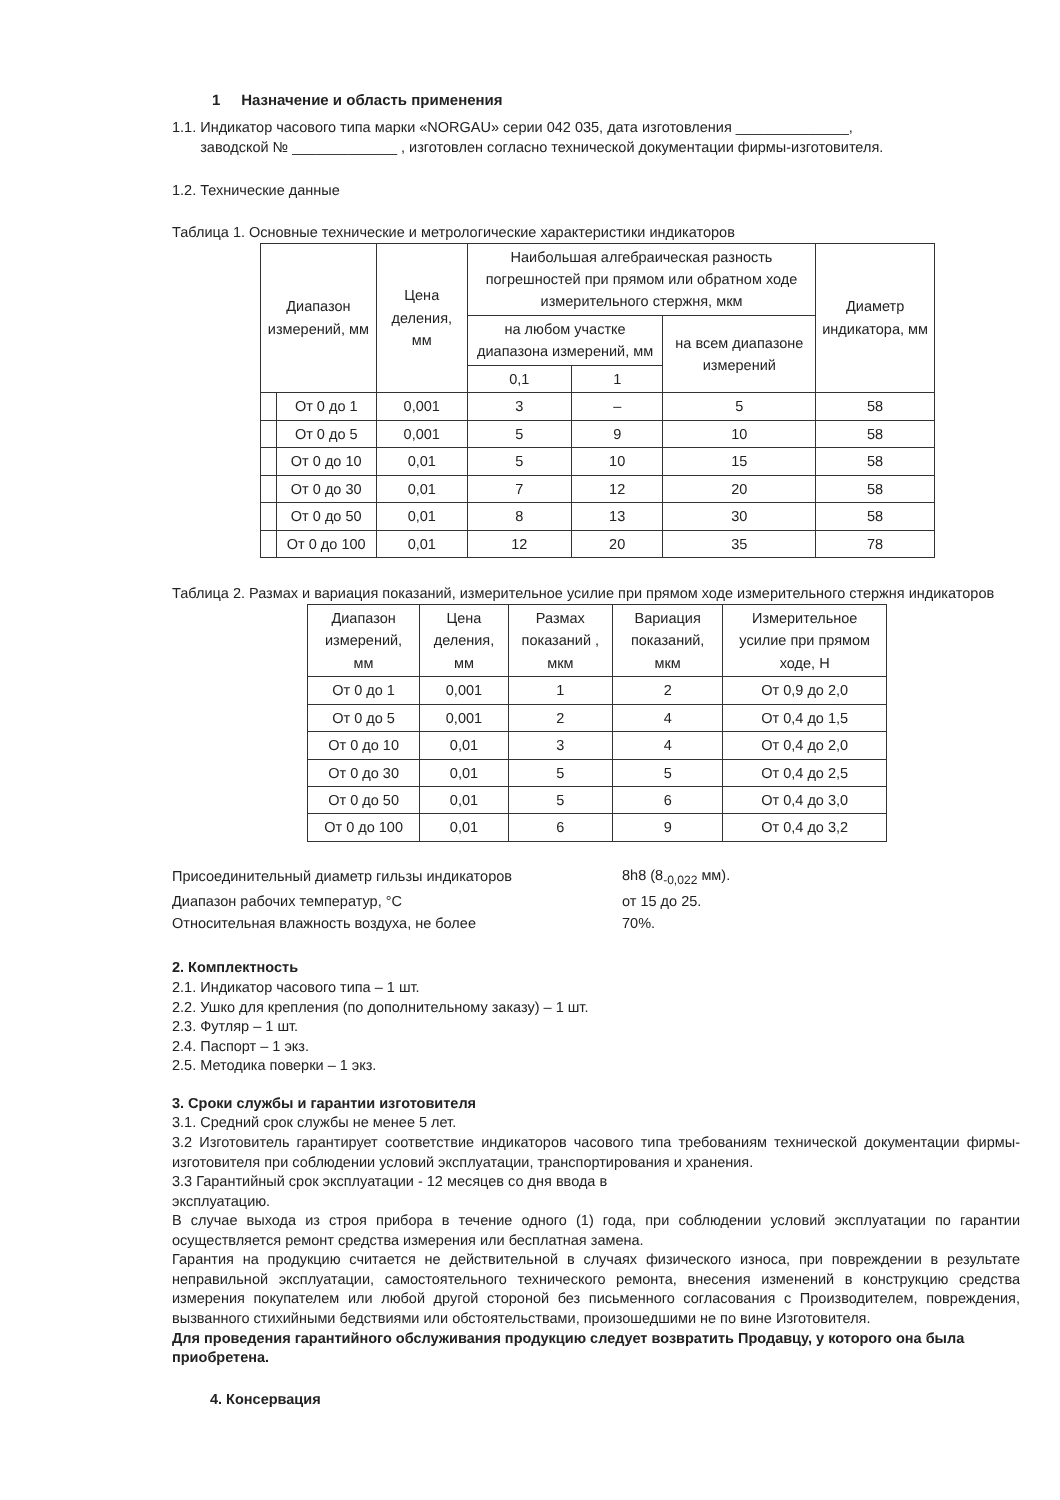1 Назначение и область применения
1.1. Индикатор часового типа марки «NORGAU» серии 042 035, дата изготовления ______________,
заводской № _____________ , изготовлен согласно технической документации фирмы-изготовителя.
1.2. Технические данные
Таблица 1. Основные технические и метрологические характеристики индикаторов
| Диапазон измерений, мм | | Цена деления, мм | Наибольшая алгебраическая разность погрешностей при прямом или обратном ходе измерительного стержня, мкм | | | Диаметр индикатора, мм |
| --- | --- | --- | --- | --- | --- | --- |
| | | | на любом участке диапазона измерений, мм | | на всем диапазоне измерений | |
| | | | 0,1 | 1 | | |
| | От 0 до 1 | 0,001 | 3 | – | 5 | 58 |
| | От 0 до 5 | 0,001 | 5 | 9 | 10 | 58 |
| | От 0 до 10 | 0,01 | 5 | 10 | 15 | 58 |
| | От 0 до 30 | 0,01 | 7 | 12 | 20 | 58 |
| | От 0 до 50 | 0,01 | 8 | 13 | 30 | 58 |
| | От 0 до 100 | 0,01 | 12 | 20 | 35 | 78 |
Таблица 2. Размах и вариация показаний, измерительное усилие при прямом ходе измерительного стержня индикаторов
| Диапазон измерений, мм | Цена деления, мм | Размах показаний , мкм | Вариация показаний, мкм | Измерительное усилие при прямом ходе, Н |
| --- | --- | --- | --- | --- |
| От 0 до 1 | 0,001 | 1 | 2 | От 0,9 до 2,0 |
| От 0 до 5 | 0,001 | 2 | 4 | От 0,4 до 1,5 |
| От 0 до 10 | 0,01 | 3 | 4 | От 0,4 до 2,0 |
| От 0 до 30 | 0,01 | 5 | 5 | От 0,4 до 2,5 |
| От 0 до 50 | 0,01 | 5 | 6 | От 0,4 до 3,0 |
| От 0 до 100 | 0,01 | 6 | 9 | От 0,4 до 3,2 |
| Присоединительный диаметр гильзы индикаторов | 8h8 (8<sub>-0,022</sub> мм). |
| Диапазон рабочих температур, °С | от 15 до 25. |
| Относительная влажность воздуха, не более | 70%. |
2. Комплектность
2.1. Индикатор часового типа – 1 шт.
2.2. Ушко для крепления (по дополнительному заказу) – 1 шт.
2.3. Футляр – 1 шт.
2.4. Паспорт – 1 экз.
2.5. Методика поверки – 1 экз.
3. Сроки службы и гарантии изготовителя
3.1. Средний срок службы не менее 5 лет.
3.2 Изготовитель гарантирует соответствие индикаторов часового типа требованиям технической документации фирмы-изготовителя при соблюдении условий эксплуатации, транспортирования и хранения.
3.3 Гарантийный срок эксплуатации - 12 месяцев со дня ввода в
эксплуатацию.
В случае выхода из строя прибора в течение одного (1) года, при соблюдении условий эксплуатации по гарантии осуществляется ремонт средства измерения или бесплатная замена.
Гарантия на продукцию считается не действительной в случаях физического износа, при повреждении в результате неправильной эксплуатации, самостоятельного технического ремонта, внесения изменений в конструкцию средства измерения покупателем или любой другой стороной без письменного согласования с Производителем, повреждения, вызванного стихийными бедствиями или обстоятельствами, произошедшими не по вине Изготовителя.
Для проведения гарантийного обслуживания продукцию следует возвратить Продавцу, у которого она была приобретена.
4. Консервация